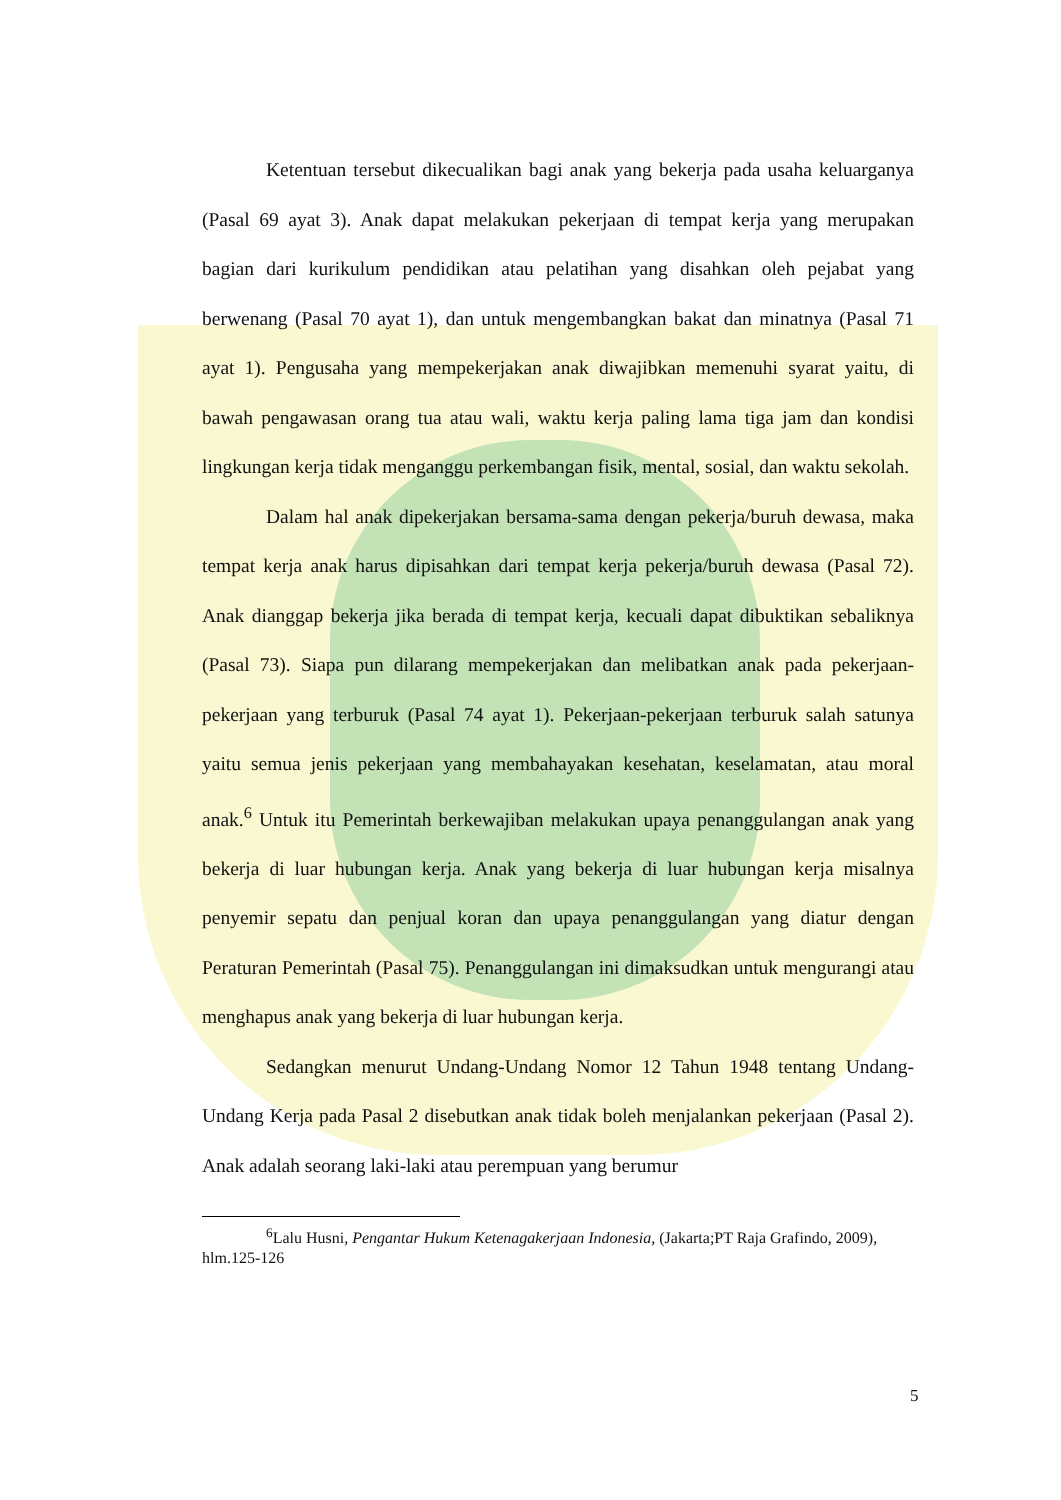Ketentuan tersebut dikecualikan bagi anak yang bekerja pada usaha keluarganya (Pasal 69 ayat 3). Anak dapat melakukan pekerjaan di tempat kerja yang merupakan bagian dari kurikulum pendidikan atau pelatihan yang disahkan oleh pejabat yang berwenang (Pasal 70 ayat 1), dan untuk mengembangkan bakat dan minatnya (Pasal 71 ayat 1). Pengusaha yang mempekerjakan anak diwajibkan memenuhi syarat yaitu, di bawah pengawasan orang tua atau wali, waktu kerja paling lama tiga jam dan kondisi lingkungan kerja tidak menganggu perkembangan fisik, mental, sosial, dan waktu sekolah.
Dalam hal anak dipekerjakan bersama-sama dengan pekerja/buruh dewasa, maka tempat kerja anak harus dipisahkan dari tempat kerja pekerja/buruh dewasa (Pasal 72). Anak dianggap bekerja jika berada di tempat kerja, kecuali dapat dibuktikan sebaliknya (Pasal 73). Siapa pun dilarang mempekerjakan dan melibatkan anak pada pekerjaan-pekerjaan yang terburuk (Pasal 74 ayat 1). Pekerjaan-pekerjaan terburuk salah satunya yaitu semua jenis pekerjaan yang membahayakan kesehatan, keselamatan, atau moral anak.<sup>6</sup> Untuk itu Pemerintah berkewajiban melakukan upaya penanggulangan anak yang bekerja di luar hubungan kerja. Anak yang bekerja di luar hubungan kerja misalnya penyemir sepatu dan penjual koran dan upaya penanggulangan yang diatur dengan Peraturan Pemerintah (Pasal 75). Penanggulangan ini dimaksudkan untuk mengurangi atau menghapus anak yang bekerja di luar hubungan kerja.
Sedangkan menurut Undang-Undang Nomor 12 Tahun 1948 tentang Undang-Undang Kerja pada Pasal 2 disebutkan anak tidak boleh menjalankan pekerjaan (Pasal 2). Anak adalah seorang laki-laki atau perempuan yang berumur
<sup>6</sup> Lalu Husni, Pengantar Hukum Ketenagakerjaan Indonesia, (Jakarta;PT Raja Grafindo, 2009), hlm.125-126
5